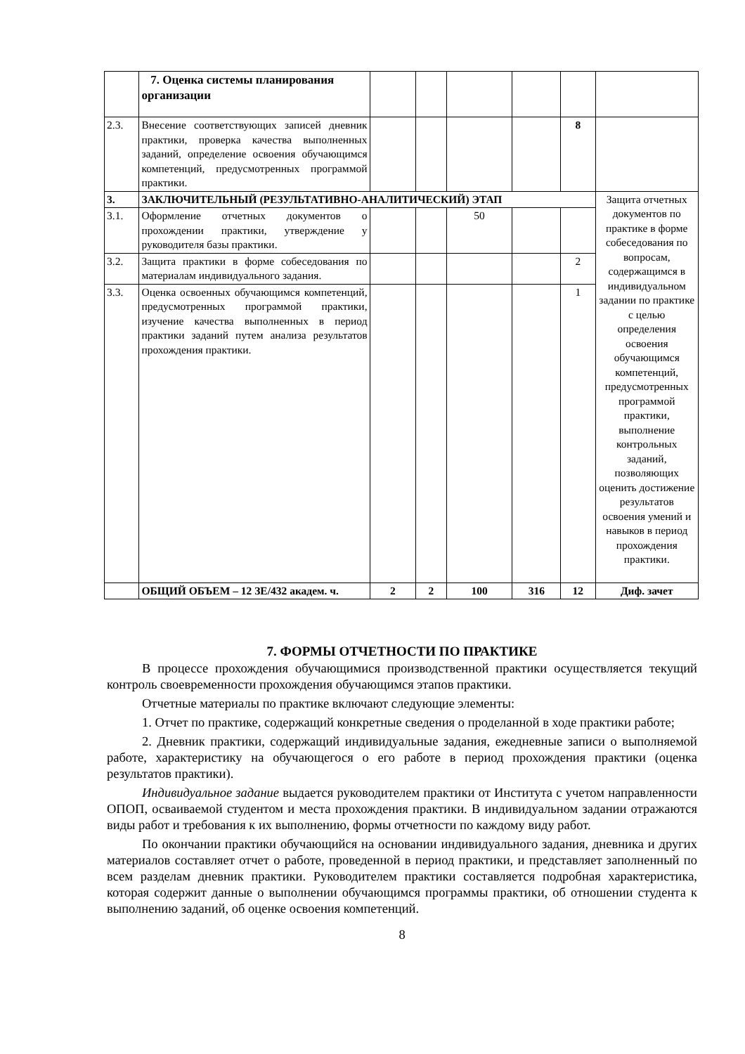| | 7. Оценка системы планирования организации | | | | | | |
| 2.3. | Внесение соответствующих записей дневник практики, проверка качества выполненных заданий, определение освоения обучающимся компетенций, предусмотренных программой практики. | | | | | 8 | |
| 3. | ЗАКЛЮЧИТЕЛЬНЫЙ (РЕЗУЛЬТАТИВНО-АНАЛИТИЧЕСКИЙ) ЭТАП | | | | | | Защита отчетных документов по практике в форме собеседования по вопросам, содержащимся в индивидуальном задании по практике с целью определения освоения обучающимся компетенций, предусмотренных программой практики, выполнение контрольных заданий, позволяющих оценить достижение результатов освоения умений и навыков в период прохождения практики. |
| 3.1. | Оформление отчетных документов о прохождении практики, утверждение у руководителя базы практики. | | | 50 | | | |
| 3.2. | Защита практики в форме собеседования по материалам индивидуального задания. | | | | | 2 | |
| 3.3. | Оценка освоенных обучающимся компетенций, предусмотренных программой практики, изучение качества выполненных в период практики заданий путем анализа результатов прохождения практики. | | | | | 1 | |
| | ОБЩИЙ ОБЪЕМ – 12 ЗЕ/432 академ. ч. | 2 | 2 | 100 | 316 | 12 | Диф. зачет |
7. ФОРМЫ ОТЧЕТНОСТИ ПО ПРАКТИКЕ
В процессе прохождения обучающимися производственной практики осуществляется текущий контроль своевременности прохождения обучающимся этапов практики.
Отчетные материалы по практике включают следующие элементы:
1. Отчет по практике, содержащий конкретные сведения о проделанной в ходе практики работе;
2. Дневник практики, содержащий индивидуальные задания, ежедневные записи о выполняемой работе, характеристику на обучающегося о его работе в период прохождения практики (оценка результатов практики).
Индивидуальное задание выдается руководителем практики от Института с учетом направленности ОПОП, осваиваемой студентом и места прохождения практики. В индивидуальном задании отражаются виды работ и требования к их выполнению, формы отчетности по каждому виду работ.
По окончании практики обучающийся на основании индивидуального задания, дневника и других материалов составляет отчет о работе, проведенной в период практики, и представляет заполненный по всем разделам дневник практики. Руководителем практики составляется подробная характеристика, которая содержит данные о выполнении обучающимся программы практики, об отношении студента к выполнению заданий, об оценке освоения компетенций.
8